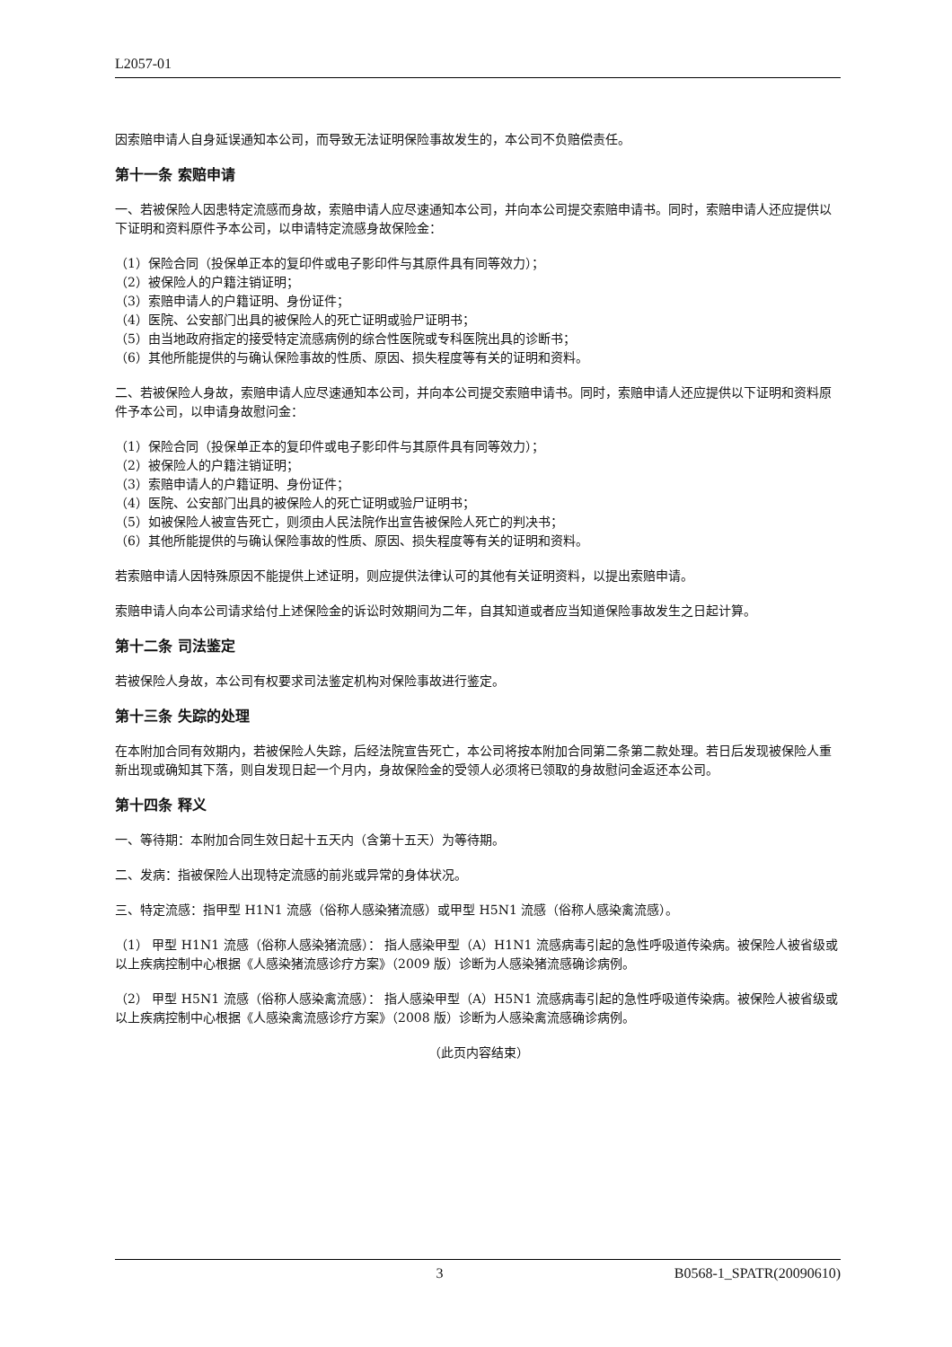L2057-01
因索赔申请人自身延误通知本公司，而导致无法证明保险事故发生的，本公司不负赔偿责任。
第十一条 索赔申请
一、若被保险人因患特定流感而身故，索赔申请人应尽速通知本公司，并向本公司提交索赔申请书。同时，索赔申请人还应提供以下证明和资料原件予本公司，以申请特定流感身故保险金：
（1）保险合同（投保单正本的复印件或电子影印件与其原件具有同等效力）；
（2）被保险人的户籍注销证明；
（3）索赔申请人的户籍证明、身份证件；
（4）医院、公安部门出具的被保险人的死亡证明或验尸证明书；
（5）由当地政府指定的接受特定流感病例的综合性医院或专科医院出具的诊断书；
（6）其他所能提供的与确认保险事故的性质、原因、损失程度等有关的证明和资料。
二、若被保险人身故，索赔申请人应尽速通知本公司，并向本公司提交索赔申请书。同时，索赔申请人还应提供以下证明和资料原件予本公司，以申请身故慰问金：
（1）保险合同（投保单正本的复印件或电子影印件与其原件具有同等效力）；
（2）被保险人的户籍注销证明；
（3）索赔申请人的户籍证明、身份证件；
（4）医院、公安部门出具的被保险人的死亡证明或验尸证明书；
（5）如被保险人被宣告死亡，则须由人民法院作出宣告被保险人死亡的判决书；
（6）其他所能提供的与确认保险事故的性质、原因、损失程度等有关的证明和资料。
若索赔申请人因特殊原因不能提供上述证明，则应提供法律认可的其他有关证明资料，以提出索赔申请。
索赔申请人向本公司请求给付上述保险金的诉讼时效期间为二年，自其知道或者应当知道保险事故发生之日起计算。
第十二条 司法鉴定
若被保险人身故，本公司有权要求司法鉴定机构对保险事故进行鉴定。
第十三条 失踪的处理
在本附加合同有效期内，若被保险人失踪，后经法院宣告死亡，本公司将按本附加合同第二条第二款处理。若日后发现被保险人重新出现或确知其下落，则自发现日起一个月内，身故保险金的受领人必须将已领取的身故慰问金返还本公司。
第十四条 释义
一、等待期：本附加合同生效日起十五天内（含第十五天）为等待期。
二、发病：指被保险人出现特定流感的前兆或异常的身体状况。
三、特定流感：指甲型 H1N1 流感（俗称人感染猪流感）或甲型 H5N1 流感（俗称人感染禽流感）。
（1） 甲型 H1N1 流感（俗称人感染猪流感）： 指人感染甲型（A）H1N1 流感病毒引起的急性呼吸道传染病。被保险人被省级或以上疾病控制中心根据《人感染猪流感诊疗方案》（2009 版）诊断为人感染猪流感确诊病例。
（2） 甲型 H5N1 流感（俗称人感染禽流感）： 指人感染甲型（A）H5N1 流感病毒引起的急性呼吸道传染病。被保险人被省级或以上疾病控制中心根据《人感染禽流感诊疗方案》（2008 版）诊断为人感染禽流感确诊病例。
（此页内容结束）
3 B0568-1_SPATR(20090610)